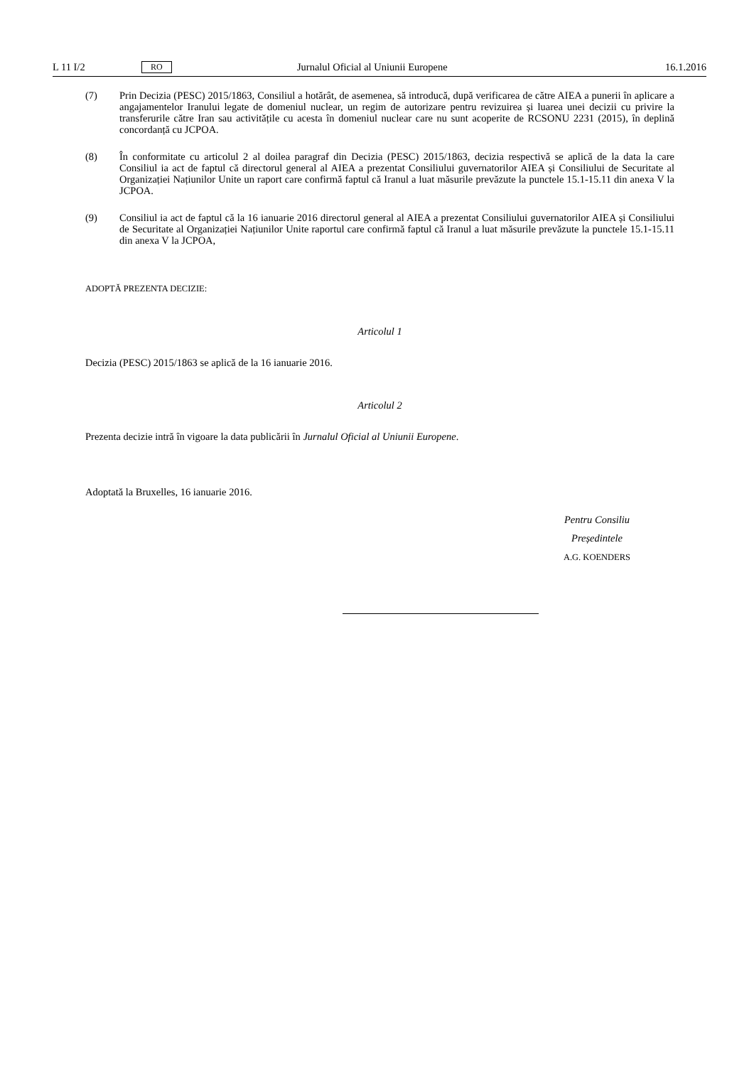L 11 I/2 RO Jurnalul Oficial al Uniunii Europene 16.1.2016
(7) Prin Decizia (PESC) 2015/1863, Consiliul a hotărât, de asemenea, să introducă, după verificarea de către AIEA a punerii în aplicare a angajamentelor Iranului legate de domeniul nuclear, un regim de autorizare pentru revizuirea și luarea unei decizii cu privire la transferurile către Iran sau activitățile cu acesta în domeniul nuclear care nu sunt acoperite de RCSONU 2231 (2015), în deplină concordanță cu JCPOA.
(8) În conformitate cu articolul 2 al doilea paragraf din Decizia (PESC) 2015/1863, decizia respectivă se aplică de la data la care Consiliul ia act de faptul că directorul general al AIEA a prezentat Consiliului guvernatorilor AIEA și Consiliului de Securitate al Organizației Națiunilor Unite un raport care confirmă faptul că Iranul a luat măsurile prevăzute la punctele 15.1-15.11 din anexa V la JCPOA.
(9) Consiliul ia act de faptul că la 16 ianuarie 2016 directorul general al AIEA a prezentat Consiliului guvernatorilor AIEA și Consiliului de Securitate al Organizației Națiunilor Unite raportul care confirmă faptul că Iranul a luat măsurile prevăzute la punctele 15.1-15.11 din anexa V la JCPOA,
ADOPTĂ PREZENTA DECIZIE:
Articolul 1
Decizia (PESC) 2015/1863 se aplică de la 16 ianuarie 2016.
Articolul 2
Prezenta decizie intră în vigoare la data publicării în Jurnalul Oficial al Uniunii Europene.
Adoptată la Bruxelles, 16 ianuarie 2016.
Pentru Consiliu
Președintele
A.G. KOENDERS